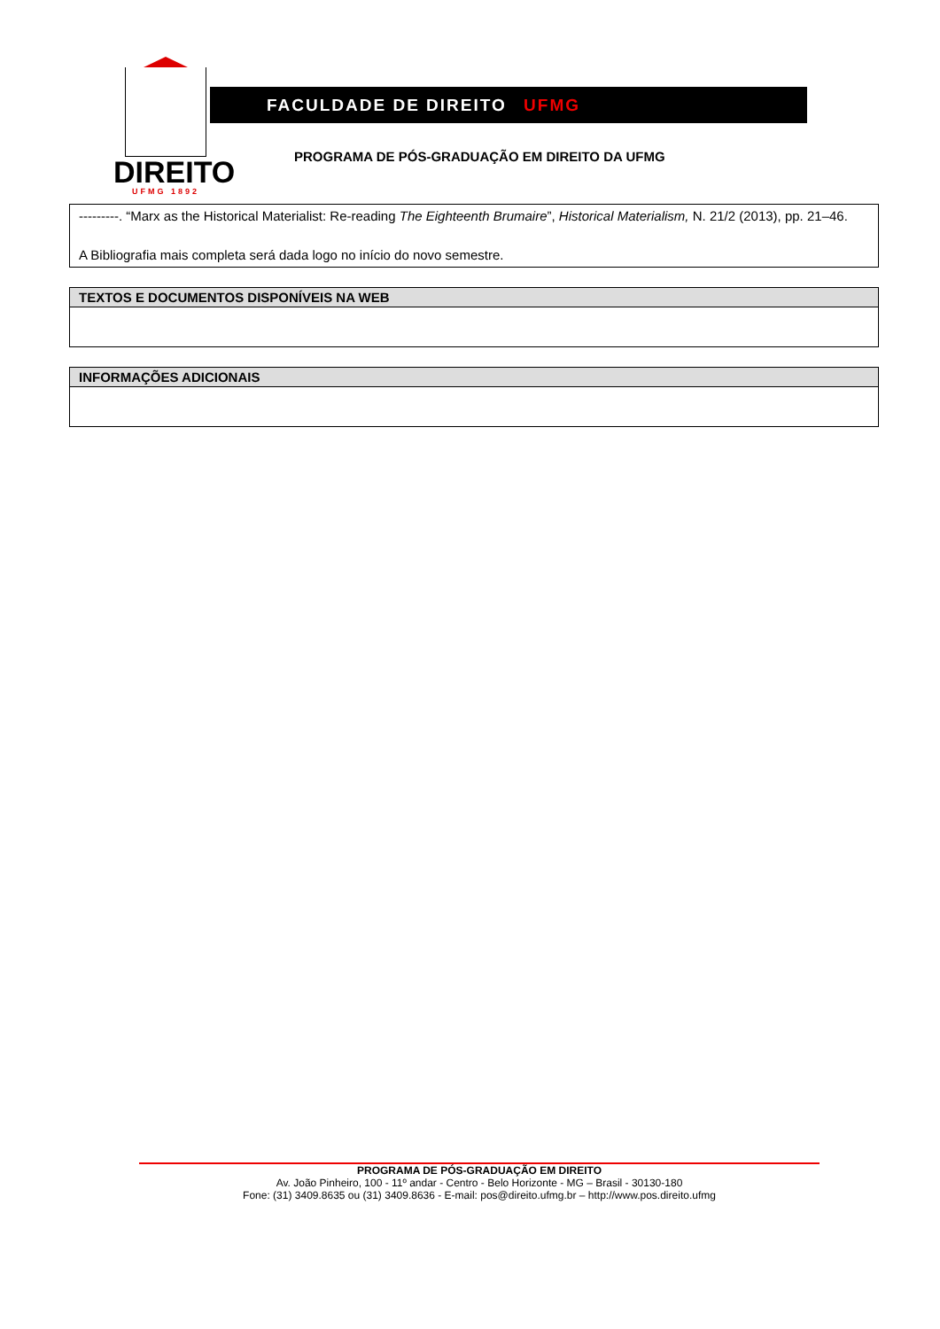DIREITO
UFMG 1892
FACULDADE DE DIREITO UFMG
PROGRAMA DE PÓS-GRADUAÇÃO EM DIREITO DA UFMG
| ---------. “Marx as the Historical Materialist: Re-reading The Eighteenth Brumaire ”, Historical Materialism, N. 21/2 (2013), pp. 21–46. A Bibliografia mais completa será dada logo no início do novo semestre. |
| TEXTOS E DOCUMENTOS DISPONÍVEIS NA WEB |
| --- |
| INFORMAÇÕES ADICIONAIS |
| --- |
PROGRAMA DE PÓS-GRADUAÇÃO EM DIREITO
Av. João Pinheiro, 100 - 11º andar - Centro - Belo Horizonte - MG – Brasil - 30130-180
Fone: (31) 3409.8635 ou (31) 3409.8636 - E-mail: pos@direito.ufmg.br – http://www.pos.direito.ufmg